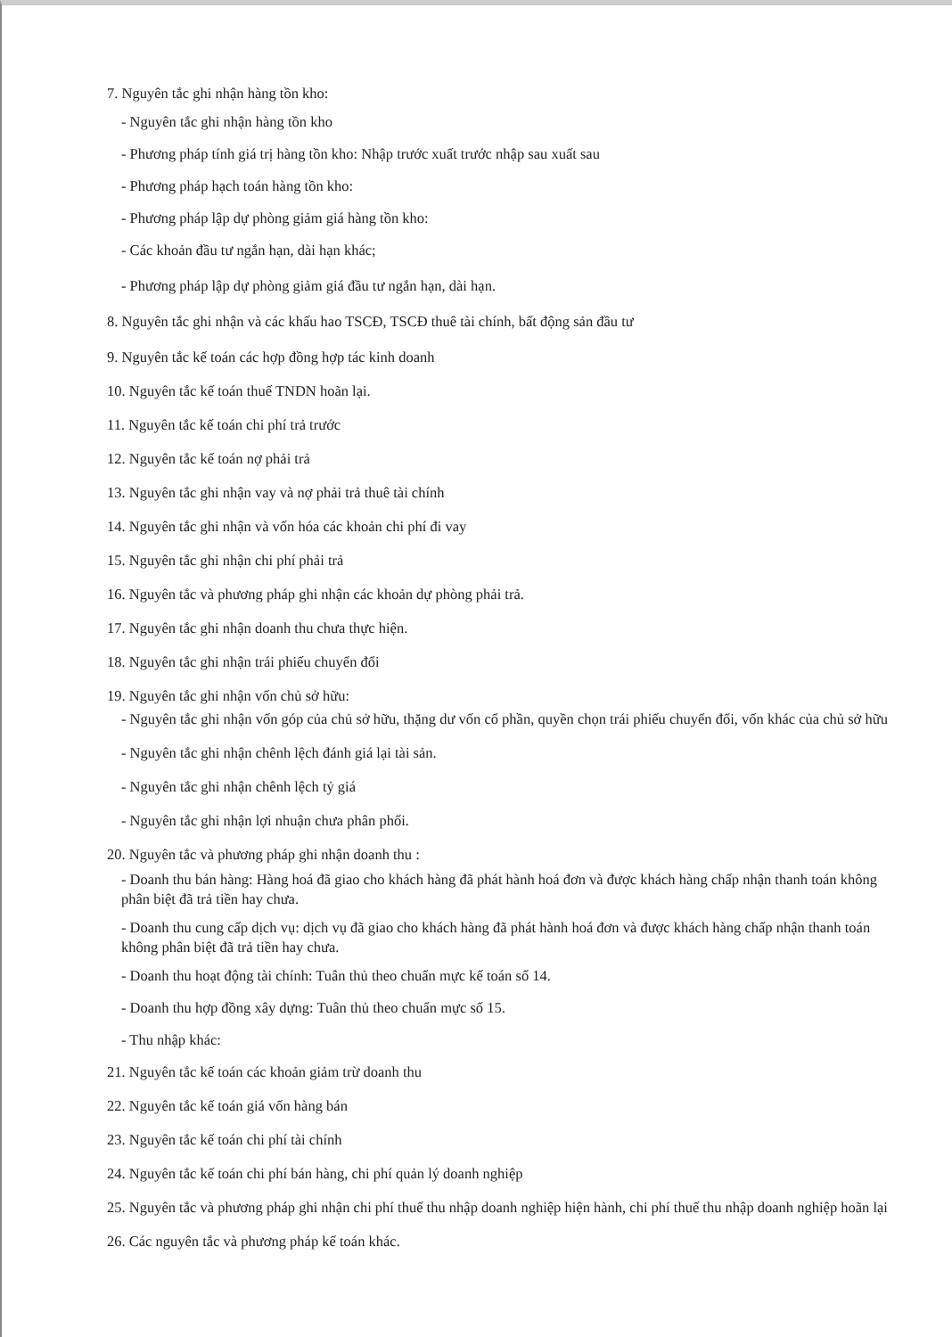7. Nguyên tắc ghi nhận hàng tồn kho:
- Nguyên tắc ghi nhận hàng tồn kho
- Phương pháp tính giá trị hàng tồn kho: Nhập trước xuất trước nhập sau xuất sau
- Phương pháp hạch toán hàng tồn kho:
- Phương pháp lập dự phòng giảm giá hàng tồn kho:
- Các khoản đầu tư ngắn hạn, dài hạn khác;
- Phương pháp lập dự phòng giảm giá đầu tư ngắn hạn, dài hạn.
8. Nguyên tắc ghi nhận và các khấu hao TSCĐ, TSCĐ thuê tài chính, bất động sản đầu tư
9. Nguyên tắc kế toán các hợp đồng hợp tác kinh doanh
10. Nguyên tắc kế toán thuế TNDN hoãn lại.
11. Nguyên tắc kế toán chi phí trả trước
12. Nguyên tắc kế toán nợ phải trả
13. Nguyên tắc ghi nhận vay và nợ phải trả thuê tài chính
14. Nguyên tắc ghi nhận và vốn hóa các khoản chi phí đi vay
15. Nguyên tắc ghi nhận chi phí phải trả
16. Nguyên tắc và phương pháp ghi nhận các khoản dự phòng phải trả.
17. Nguyên tắc ghi nhận doanh thu chưa thực hiện.
18. Nguyên tắc ghi nhận trái phiếu chuyển đổi
19. Nguyên tắc ghi nhận vốn chủ sở hữu:
- Nguyên tắc ghi nhận vốn góp của chủ sở hữu, thặng dư vốn cổ phần, quyền chọn trái phiếu chuyển đổi, vốn khác của chủ sở hữu
- Nguyên tắc ghi nhận chênh lệch đánh giá lại tài sản.
- Nguyên tắc ghi nhận chênh lệch tỷ giá
- Nguyên tắc ghi nhận lợi nhuận chưa phân phối.
20. Nguyên tắc và phương pháp ghi nhận doanh thu :
- Doanh thu bán hàng: Hàng hoá đã giao cho khách hàng đã phát hành hoá đơn và được khách hàng chấp nhận thanh toán không phân biệt đã trả tiền hay chưa.
- Doanh thu cung cấp dịch vụ: dịch vụ đã giao cho khách hàng đã phát hành hoá đơn và được khách hàng chấp nhận thanh toán không phân biệt đã trả tiền hay chưa.
- Doanh thu hoạt động tài chính: Tuân thủ theo chuẩn mực kế toán số 14.
- Doanh thu hợp đồng xây dựng: Tuân thủ theo chuẩn mực số 15.
- Thu nhập khác:
21. Nguyên tắc kế toán các khoản giảm trừ doanh thu
22. Nguyên tắc kế toán giá vốn hàng bán
23. Nguyên tắc kế toán chi phí tài chính
24. Nguyên tắc kế toán chi phí bán hàng, chi phí quản lý doanh nghiệp
25. Nguyên tắc và phương pháp ghi nhận chi phí thuế thu nhập doanh nghiệp hiện hành, chi phí thuế thu nhập doanh nghiệp hoãn lại
26. Các nguyên tắc và phương pháp kế toán khác.